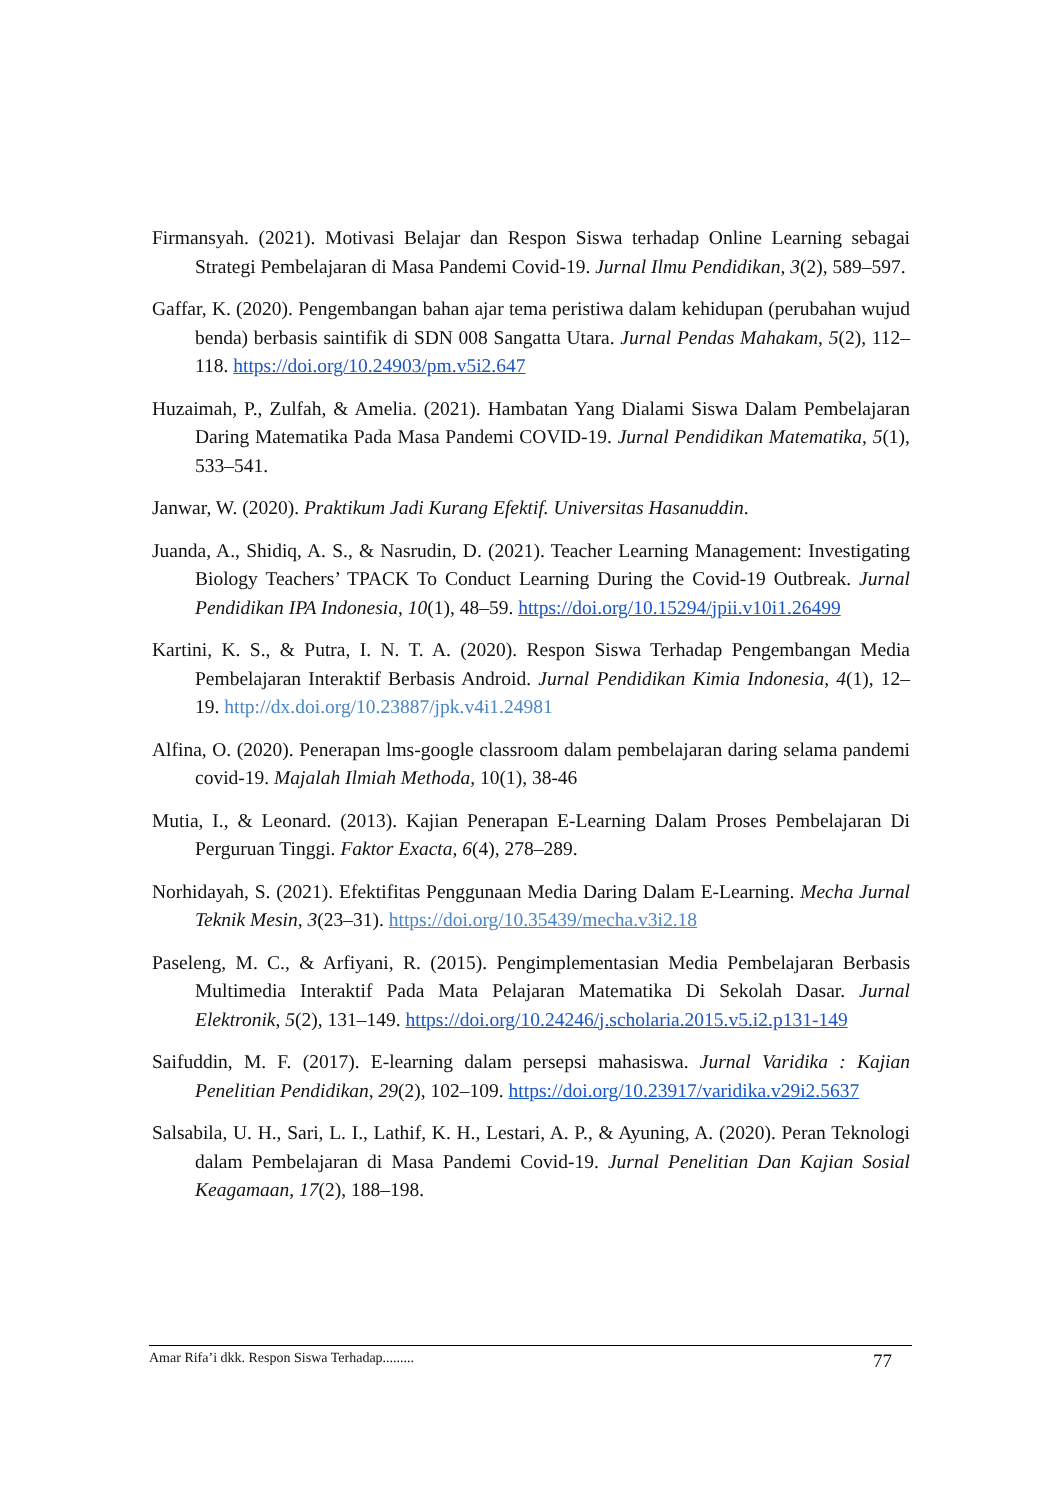Firmansyah. (2021). Motivasi Belajar dan Respon Siswa terhadap Online Learning sebagai Strategi Pembelajaran di Masa Pandemi Covid-19. Jurnal Ilmu Pendidikan, 3(2), 589–597.
Gaffar, K. (2020). Pengembangan bahan ajar tema peristiwa dalam kehidupan (perubahan wujud benda) berbasis saintifik di SDN 008 Sangatta Utara. Jurnal Pendas Mahakam, 5(2), 112–118. https://doi.org/10.24903/pm.v5i2.647
Huzaimah, P., Zulfah, & Amelia. (2021). Hambatan Yang Dialami Siswa Dalam Pembelajaran Daring Matematika Pada Masa Pandemi COVID-19. Jurnal Pendidikan Matematika, 5(1), 533–541.
Janwar, W. (2020). Praktikum Jadi Kurang Efektif. Universitas Hasanuddin.
Juanda, A., Shidiq, A. S., & Nasrudin, D. (2021). Teacher Learning Management: Investigating Biology Teachers’ TPACK To Conduct Learning During the Covid-19 Outbreak. Jurnal Pendidikan IPA Indonesia, 10(1), 48–59. https://doi.org/10.15294/jpii.v10i1.26499
Kartini, K. S., & Putra, I. N. T. A. (2020). Respon Siswa Terhadap Pengembangan Media Pembelajaran Interaktif Berbasis Android. Jurnal Pendidikan Kimia Indonesia, 4(1), 12–19. http://dx.doi.org/10.23887/jpk.v4i1.24981
Alfina, O. (2020). Penerapan lms-google classroom dalam pembelajaran daring selama pandemi covid-19. Majalah Ilmiah Methoda, 10(1), 38-46
Mutia, I., & Leonard. (2013). Kajian Penerapan E-Learning Dalam Proses Pembelajaran Di Perguruan Tinggi. Faktor Exacta, 6(4), 278–289.
Norhidayah, S. (2021). Efektifitas Penggunaan Media Daring Dalam E-Learning. Mecha Jurnal Teknik Mesin, 3(23–31). https://doi.org/10.35439/mecha.v3i2.18
Paseleng, M. C., & Arfiyani, R. (2015). Pengimplementasian Media Pembelajaran Berbasis Multimedia Interaktif Pada Mata Pelajaran Matematika Di Sekolah Dasar. Jurnal Elektronik, 5(2), 131–149. https://doi.org/10.24246/j.scholaria.2015.v5.i2.p131-149
Saifuddin, M. F. (2017). E-learning dalam persepsi mahasiswa. Jurnal Varidika : Kajian Penelitian Pendidikan, 29(2), 102–109. https://doi.org/10.23917/varidika.v29i2.5637
Salsabila, U. H., Sari, L. I., Lathif, K. H., Lestari, A. P., & Ayuning, A. (2020). Peran Teknologi dalam Pembelajaran di Masa Pandemi Covid-19. Jurnal Penelitian Dan Kajian Sosial Keagamaan, 17(2), 188–198.
Amar Rifa’i dkk. Respon Siswa Terhadap......... 77